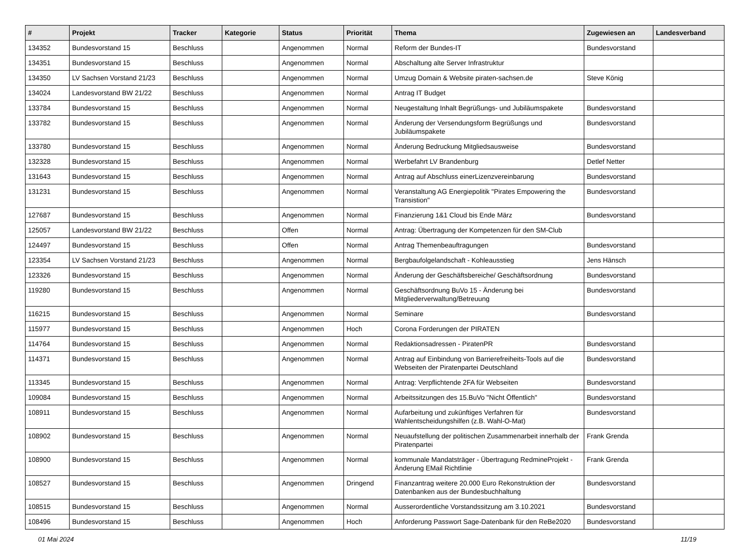| # | Projekt | Tracker | Kategorie | Status | Priorität | Thema | Zugewiesen an | Landesverband |
| --- | --- | --- | --- | --- | --- | --- | --- | --- |
| 134352 | Bundesvorstand 15 | Beschluss | | Angenommen | Normal | Reform der Bundes-IT | Bundesvorstand | |
| 134351 | Bundesvorstand 15 | Beschluss | | Angenommen | Normal | Abschaltung alte Server Infrastruktur | | |
| 134350 | LV Sachsen Vorstand 21/23 | Beschluss | | Angenommen | Normal | Umzug Domain & Website piraten-sachsen.de | Steve König | |
| 134024 | Landesvorstand BW 21/22 | Beschluss | | Angenommen | Normal | Antrag IT Budget | | |
| 133784 | Bundesvorstand 15 | Beschluss | | Angenommen | Normal | Neugestaltung Inhalt Begrüßungs- und Jubiläumspakete | Bundesvorstand | |
| 133782 | Bundesvorstand 15 | Beschluss | | Angenommen | Normal | Änderung der Versendungsform Begrüßungs und Jubiläumspakete | Bundesvorstand | |
| 133780 | Bundesvorstand 15 | Beschluss | | Angenommen | Normal | Änderung Bedruckung Mitgliedsausweise | Bundesvorstand | |
| 132328 | Bundesvorstand 15 | Beschluss | | Angenommen | Normal | Werbefahrt LV Brandenburg | Detlef Netter | |
| 131643 | Bundesvorstand 15 | Beschluss | | Angenommen | Normal | Antrag auf Abschluss einerLizenzvereinbarung | Bundesvorstand | |
| 131231 | Bundesvorstand 15 | Beschluss | | Angenommen | Normal | Veranstaltung AG Energiepolitik "Pirates Empowering the Transistion" | Bundesvorstand | |
| 127687 | Bundesvorstand 15 | Beschluss | | Angenommen | Normal | Finanzierung 1&1 Cloud bis Ende März | Bundesvorstand | |
| 125057 | Landesvorstand BW 21/22 | Beschluss | | Offen | Normal | Antrag: Übertragung der Kompetenzen für den SM-Club | | |
| 124497 | Bundesvorstand 15 | Beschluss | | Offen | Normal | Antrag Themenbeauftragungen | Bundesvorstand | |
| 123354 | LV Sachsen Vorstand 21/23 | Beschluss | | Angenommen | Normal | Bergbaufolgelandschaft - Kohleausstieg | Jens Hänsch | |
| 123326 | Bundesvorstand 15 | Beschluss | | Angenommen | Normal | Änderung der Geschäftsbereiche/ Geschäftsordnung | Bundesvorstand | |
| 119280 | Bundesvorstand 15 | Beschluss | | Angenommen | Normal | Geschäftsordnung BuVo 15 - Änderung bei Mitgliederverwaltung/Betreuung | Bundesvorstand | |
| 116215 | Bundesvorstand 15 | Beschluss | | Angenommen | Normal | Seminare | Bundesvorstand | |
| 115977 | Bundesvorstand 15 | Beschluss | | Angenommen | Hoch | Corona Forderungen der PIRATEN | | |
| 114764 | Bundesvorstand 15 | Beschluss | | Angenommen | Normal | Redaktionsadressen - PiratenPR | Bundesvorstand | |
| 114371 | Bundesvorstand 15 | Beschluss | | Angenommen | Normal | Antrag auf Einbindung von Barrierefreiheits-Tools auf die Webseiten der Piratenpartei Deutschland | Bundesvorstand | |
| 113345 | Bundesvorstand 15 | Beschluss | | Angenommen | Normal | Antrag: Verpflichtende 2FA für Webseiten | Bundesvorstand | |
| 109084 | Bundesvorstand 15 | Beschluss | | Angenommen | Normal | Arbeitssitzungen des 15.BuVo "Nicht Öffentlich" | Bundesvorstand | |
| 108911 | Bundesvorstand 15 | Beschluss | | Angenommen | Normal | Aufarbeitung und zukünftiges Verfahren für Wahlentscheidungshilfen (z.B. Wahl-O-Mat) | Bundesvorstand | |
| 108902 | Bundesvorstand 15 | Beschluss | | Angenommen | Normal | Neuaufstellung der politischen Zusammenarbeit innerhalb der Piratenpartei | Frank Grenda | |
| 108900 | Bundesvorstand 15 | Beschluss | | Angenommen | Normal | kommunale Mandatsträger - Übertragung RedmineProjekt - Änderung EMail Richtlinie | Frank Grenda | |
| 108527 | Bundesvorstand 15 | Beschluss | | Angenommen | Dringend | Finanzantrag weitere 20.000 Euro Rekonstruktion der Datenbanken aus der Bundesbuchhaltung | Bundesvorstand | |
| 108515 | Bundesvorstand 15 | Beschluss | | Angenommen | Normal | Ausserordentliche Vorstandssitzung am 3.10.2021 | Bundesvorstand | |
| 108496 | Bundesvorstand 15 | Beschluss | | Angenommen | Hoch | Anforderung Passwort Sage-Datenbank für den ReBe2020 | Bundesvorstand | |
01 Mai 2024 11/19